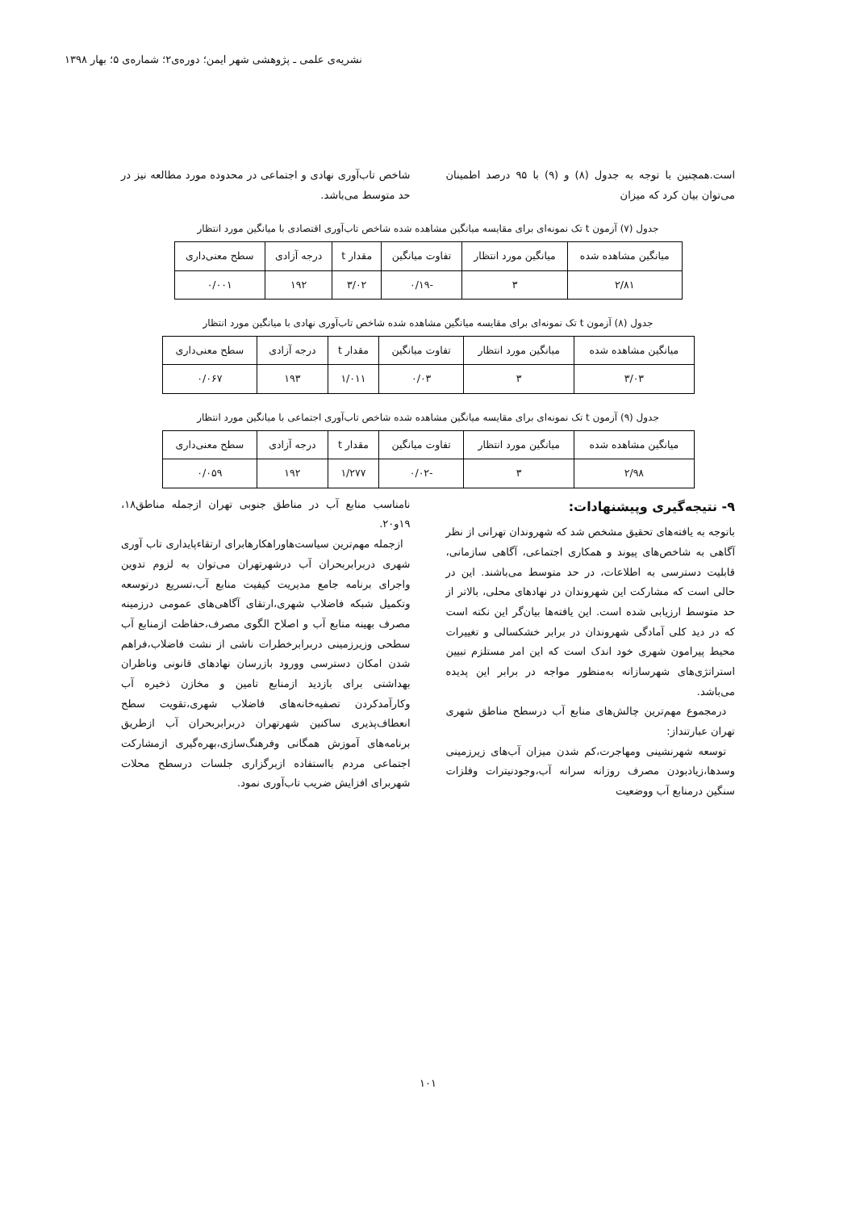نشریه‌ی علمی ـ پژوهشی شهر ایمن؛ دوره‌ی۲؛ شماره‌ی ۵؛ بهار ۱۳۹۸
است.همچنین با توجه به جدول (۸) و (۹) با ۹۵ درصد اطمینان می‌توان بیان کرد که میزان
شاخص تاب‌آوری نهادی و اجتماعی در محدوده مورد مطالعه نیز در حد متوسط می‌باشد.
جدول (۷) آزمون t تک نمونه‌ای برای مقایسه میانگین مشاهده شده شاخص تاب‌آوری اقتصادی با میانگین مورد انتظار
| میانگین مشاهده شده | میانگین مورد انتظار | تفاوت میانگین | مقدار t | درجه آزادی | سطح معنی‌داری |
| ۲/۸۱ | ۳ | -۰/۱۹ | ۳/۰۲ | ۱۹۲ | ۰/۰۰۱ |
جدول (۸) آزمون t تک نمونه‌ای برای مقایسه میانگین مشاهده شده شاخص تاب‌آوری نهادی با میانگین مورد انتظار
| میانگین مشاهده شده | میانگین مورد انتظار | تفاوت میانگین | مقدار t | درجه آزادی | سطح معنی‌داری |
| ۳/۰۳ | ۳ | ۰/۰۳ | ۱/۰۱۱ | ۱۹۳ | ۰/۰۶۷ |
جدول (۹) آزمون t تک نمونه‌ای برای مقایسه میانگین مشاهده شده شاخص تاب‌آوری اجتماعی با میانگین مورد انتظار
| میانگین مشاهده شده | میانگین مورد انتظار | تفاوت میانگین | مقدار t | درجه آزادی | سطح معنی‌داری |
| ۲/۹۸ | ۳ | -۰/۰۲ | ۱/۲۷۷ | ۱۹۲ | ۰/۰۵۹ |
۹- نتیجه‌گیری وپیشنهادات:
باتوجه به یافته‌های تحقیق مشخص شد که شهروندان تهرانی از نظر آگاهی به شاخص‌های پیوند و همکاری اجتماعی، آگاهی سازمانی، قابلیت دسترسی به اطلاعات، در حد متوسط می‌باشند. این در حالی است که مشارکت این شهروندان در نهادهای محلی، بالاتر از حد متوسط ارزیابی شده است. این یافته‌ها بیان‌گر این نکته است که در دید کلی آمادگی شهروندان در برابر خشکسالی و تغییرات محیط پیرامون شهری خود اندک است که این امر مستلزم تبیین استراتژی‌های شهرسازانه به‌منظور مواجه در برابر این پدیده می‌باشد.
درمجموع مهم‌ترین چالش‌های منابع آب درسطح مناطق شهری تهران عبارتنداز:
توسعه شهرنشینی ومهاجرت،کم شدن میزان آب‌های زیرزمینی وسدها،زیادبودن مصرف روزانه سرانه آب،وجودنیترات وفلزات سنگین درمنابع آب ووضعیت
نامناسب منابع آب در مناطق جنوبی تهران ازجمله مناطق۱۸، ۱۹و۲۰.
ازجمله مهم‌ترین سیاست‌هاوراهکارهابرای ارتقاءپایداری تاب آوری شهری دربرابربحران آب درشهرتهران می‌توان به لزوم تدوین واجرای برنامه جامع مدیریت کیفیت منابع آب،تسریع درتوسعه وتکمیل شبکه فاضلاب شهری،ارتقای آگاهی‌های عمومی درزمینه مصرف بهینه منابع آب و اصلاح الگوی مصرف،حفاظت ازمنابع آب سطحی وزیرزمینی دربرابرخطرات ناشی از نشت فاضلاب،فراهم شدن امکان دسترسی وورود بازرسان نهادهای قانونی وناظران بهداشتی برای بازدید ازمنابع تامین و مخازن ذخیره آب وکارآمدکردن تصفیه‌خانه‌های فاضلاب شهری،تقویت سطح انعطاف‌پذیری ساکنین شهرتهران دربرابربحران آب ازطریق برنامه‌های آموزش همگانی وفرهنگ‌سازی،بهره‌گیری ازمشارکت اجتماعی مردم بااستفاده ازبرگزاری جلسات درسطح محلات شهربرای افزایش ضریب تاب‌آوری نمود.
۱۰۱